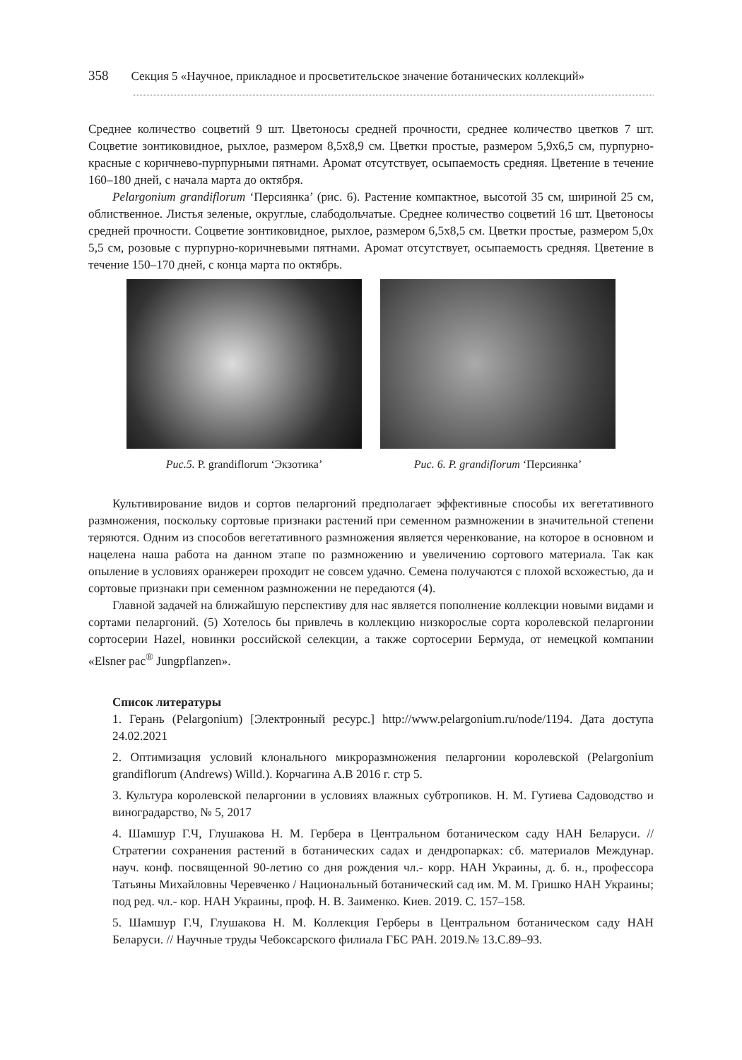358 Секция 5 «Научное, прикладное и просветительское значение ботанических коллекций»
Среднее количество соцветий 9 шт. Цветоносы средней прочности, среднее количество цветков 7 шт. Соцветие зонтиковидное, рыхлое, размером 8,5х8,9 см. Цветки простые, размером 5,9х6,5 см, пурпурно-красные с коричнево-пурпурными пятнами. Аромат отсутствует, осыпаемость средняя. Цветение в течение 160–180 дней, с начала марта до октября.
Pelargonium grandiflorum ‘Персиянка’ (рис. 6). Растение компактное, высотой 35 см, шириной 25 см, облиственное. Листья зеленые, округлые, слабодольчатые. Среднее количество соцветий 16 шт. Цветоносы средней прочности. Соцветие зонтиковидное, рыхлое, размером 6,5х8,5 см. Цветки простые, размером 5,0х 5,5 см, розовые с пурпурно-коричневыми пятнами. Аромат отсутствует, осыпаемость средняя. Цветение в течение 150–170 дней, с конца марта по октябрь.
Рис.5. P. grandiflorum ‘Экзотика’
Рис. 6. P. grandiflorum ‘Персиянка’
Культивирование видов и сортов пеларгоний предполагает эффективные способы их вегетативного размножения, поскольку сортовые признаки растений при семенном размножении в значительной степени теряются. Одним из способов вегетативного размножения является черенкование, на которое в основном и нацелена наша работа на данном этапе по размножению и увеличению сортового материала. Так как опыление в условиях оранжереи проходит не совсем удачно. Семена получаются с плохой всхожестью, да и сортовые признаки при семенном размножении не передаются (4).
Главной задачей на ближайшую перспективу для нас является пополнение коллекции новыми видами и сортами пеларгоний. (5) Хотелось бы привлечь в коллекцию низкорослые сорта королевской пеларгонии сортосерии Hazel, новинки российской селекции, а также сортосерии Бермуда, от немецкой компании «Elsner pac<sup>®</sup> Jungpflanzen».
Список литературы
1. Герань (Pelargonium) [Электронный ресурс.] http://www.pelargonium.ru/node/1194. Дата доступа 24.02.2021
2. Оптимизация условий клонального микроразмножения пеларгонии королевской (Pelargonium grandiflorum (Andrews) Willd.). Корчагина А.В 2016 г. стр 5.
3. Культура королевской пеларгонии в условиях влажных субтропиков. Н. М. Гутиева Садоводство и виноградарство, № 5, 2017
4. Шамшур Г.Ч, Глушакова Н. М. Гербера в Центральном ботаническом саду НАН Беларуси. // Стратегии сохранения растений в ботанических садах и дендропарках: сб. материалов Междунар. науч. конф. посвященной 90-летию со дня рождения чл.- корр. НАН Украины, д. б. н., профессора Татьяны Михайловны Черевченко / Национальный ботанический сад им. М. М. Гришко НАН Украины; под ред. чл.- кор. НАН Украины, проф. Н. В. Заименко. Киев. 2019. С. 157–158.
5. Шамшур Г.Ч, Глушакова Н. М. Коллекция Герберы в Центральном ботаническом саду НАН Беларуси. // Научные труды Чебоксарского филиала ГБС РАН. 2019.№ 13.С.89–93.